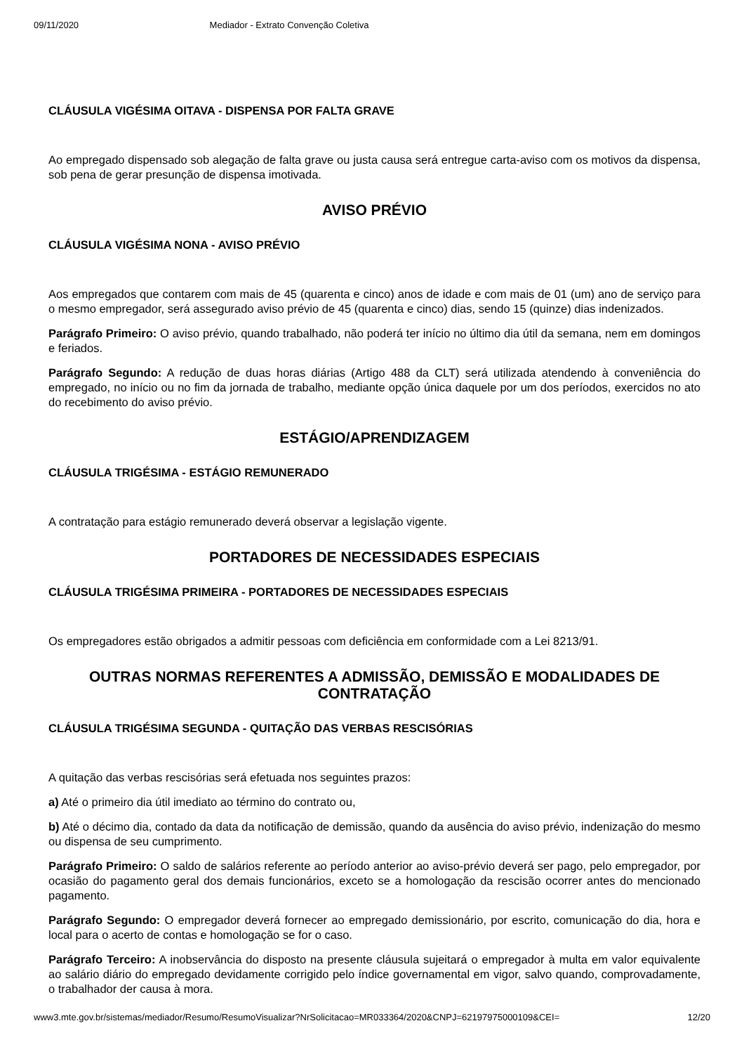09/11/2020 Mediador - Extrato Convenção Coletiva
CLÁUSULA VIGÉSIMA OITAVA - DISPENSA POR FALTA GRAVE
Ao empregado dispensado sob alegação de falta grave ou justa causa será entregue carta-aviso com os motivos da dispensa, sob pena de gerar presunção de dispensa imotivada.
AVISO PRÉVIO
CLÁUSULA VIGÉSIMA NONA - AVISO PRÉVIO
Aos empregados que contarem com mais de 45 (quarenta e cinco) anos de idade e com mais de 01 (um) ano de serviço para o mesmo empregador, será assegurado aviso prévio de 45 (quarenta e cinco) dias, sendo 15 (quinze) dias indenizados.
Parágrafo Primeiro: O aviso prévio, quando trabalhado, não poderá ter início no último dia útil da semana, nem em domingos e feriados.
Parágrafo Segundo: A redução de duas horas diárias (Artigo 488 da CLT) será utilizada atendendo à conveniência do empregado, no início ou no fim da jornada de trabalho, mediante opção única daquele por um dos períodos, exercidos no ato do recebimento do aviso prévio.
ESTÁGIO/APRENDIZAGEM
CLÁUSULA TRIGÉSIMA - ESTÁGIO REMUNERADO
A contratação para estágio remunerado deverá observar a legislação vigente.
PORTADORES DE NECESSIDADES ESPECIAIS
CLÁUSULA TRIGÉSIMA PRIMEIRA - PORTADORES DE NECESSIDADES ESPECIAIS
Os empregadores estão obrigados a admitir pessoas com deficiência em conformidade com a Lei 8213/91.
OUTRAS NORMAS REFERENTES A ADMISSÃO, DEMISSÃO E MODALIDADES DE CONTRATAÇÃO
CLÁUSULA TRIGÉSIMA SEGUNDA - QUITAÇÃO DAS VERBAS RESCISÓRIAS
A quitação das verbas rescisórias será efetuada nos seguintes prazos:
a) Até o primeiro dia útil imediato ao término do contrato ou,
b) Até o décimo dia, contado da data da notificação de demissão, quando da ausência do aviso prévio, indenização do mesmo ou dispensa de seu cumprimento.
Parágrafo Primeiro: O saldo de salários referente ao período anterior ao aviso-prévio deverá ser pago, pelo empregador, por ocasião do pagamento geral dos demais funcionários, exceto se a homologação da rescisão ocorrer antes do mencionado pagamento.
Parágrafo Segundo: O empregador deverá fornecer ao empregado demissionário, por escrito, comunicação do dia, hora e local para o acerto de contas e homologação se for o caso.
Parágrafo Terceiro: A inobservância do disposto na presente cláusula sujeitará o empregador à multa em valor equivalente ao salário diário do empregado devidamente corrigido pelo índice governamental em vigor, salvo quando, comprovadamente, o trabalhador der causa à mora.
www3.mte.gov.br/sistemas/mediador/Resumo/ResumoVisualizar?NrSolicitacao=MR033364/2020&CNPJ=62197975000109&CEI= 12/20